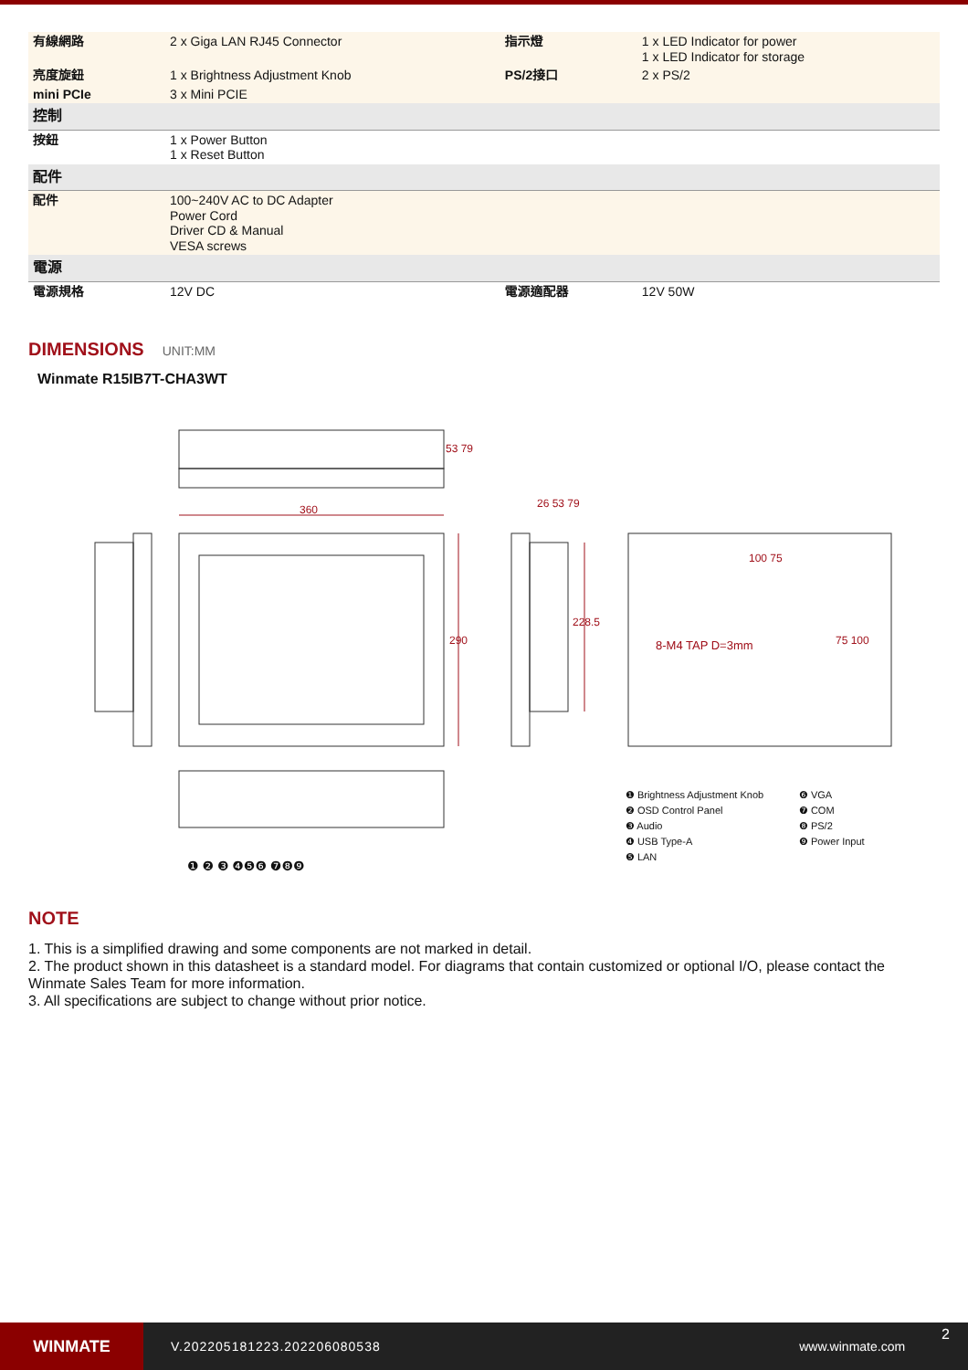| 有線網路 | 2 x Giga LAN RJ45 Connector | 指示燈 | 1 x LED Indicator for power 1 x LED Indicator for storage |
| 亮度旋鈕 | 1 x Brightness Adjustment Knob | PS/2接口 | 2 x PS/2 |
| mini PCIe | 3 x Mini PCIE | | |
| 控制 | | | |
| 按鈕 | 1 x Power Button 1 x Reset Button | | |
| 配件 | | | |
| 配件 | 100~240V AC to DC Adapter Power Cord Driver CD & Manual VESA screws | | |
| 電源 | | | |
| 電源規格 | 12V DC | 電源適配器 | 12V 50W |
DIMENSIONS UNIT:MM
Winmate R15IB7T-CHA3WT
360 26 53 79
290
228.5
53 79
100 75
8-M4 TAP D=3mm 75 100
❶ ❷ ❸ ❹❺❻ ❼❽❾
❶ Brightness Adjustment Knob ❻ VGA ❷ OSD Control Panel ❼ COM ❸ Audio ❽ PS/2 ❹ USB Type-A ❾ Power Input ❺ LAN
NOTE
1. This is a simplified drawing and some components are not marked in detail.
2. The product shown in this datasheet is a standard model. For diagrams that contain customized or optional I/O, please contact the Winmate Sales Team for more information.
3. All specifications are subject to change without prior notice.
WINMATE
V.202205181223.202206080538 www.winmate.com 2